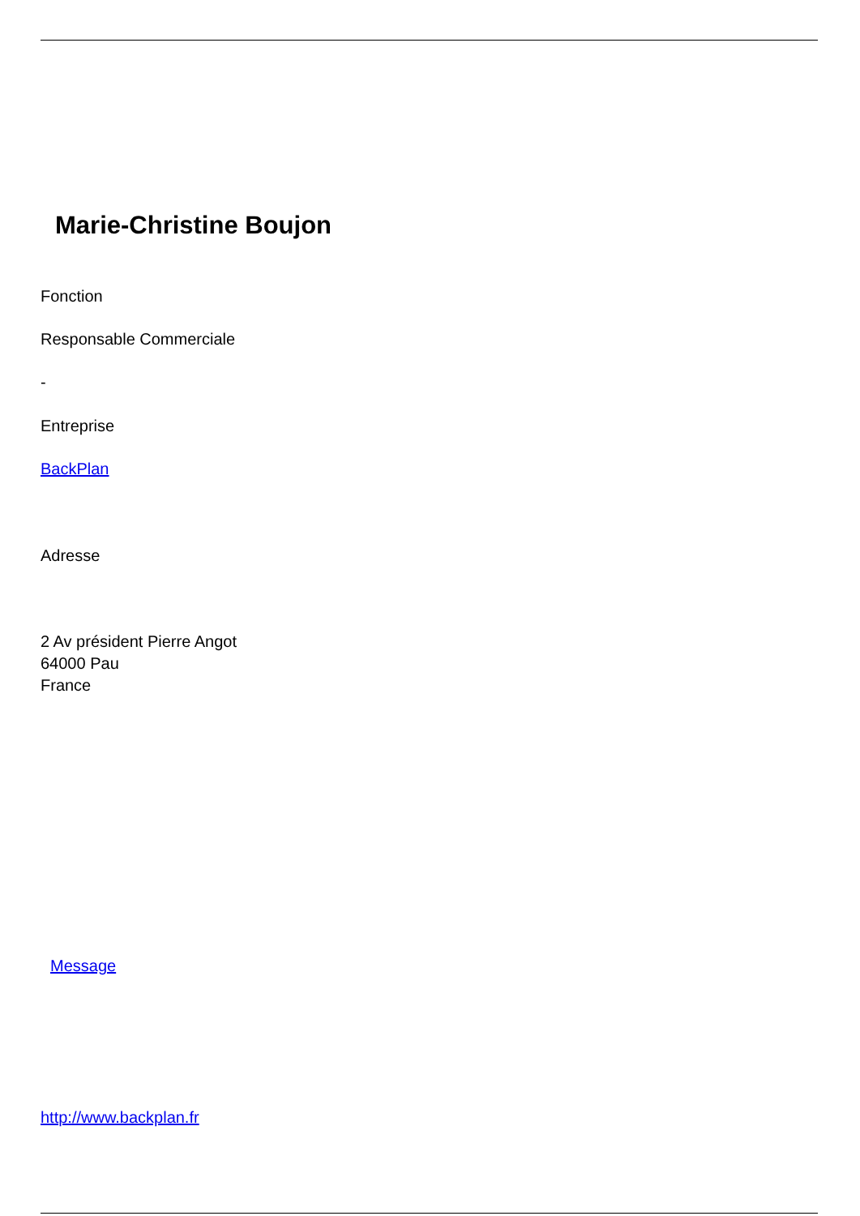Marie-Christine Boujon
Fonction
Responsable Commerciale
-
Entreprise
BackPlan
Adresse
2 Av président Pierre Angot
64000 Pau
France
Message
http://www.backplan.fr